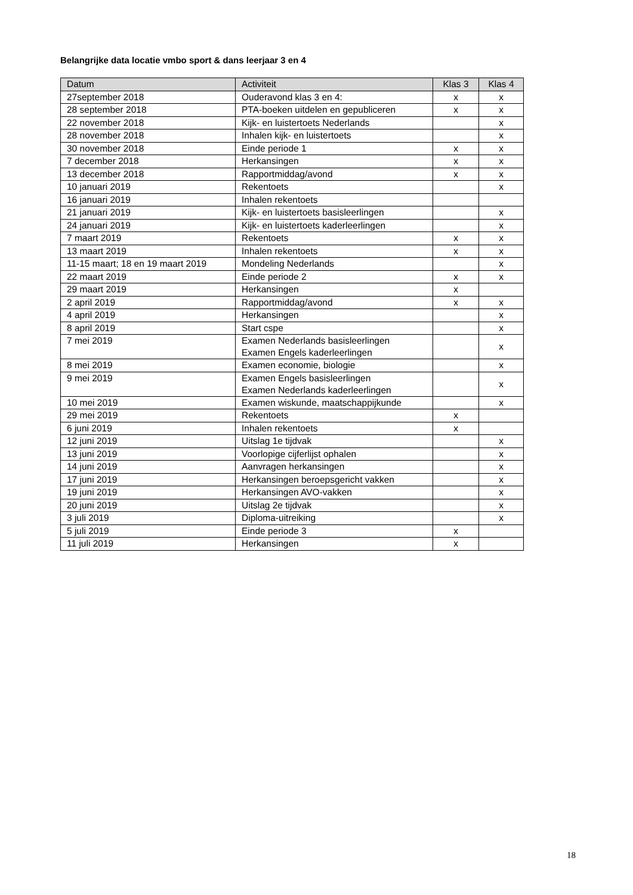Belangrijke data locatie vmbo sport & dans leerjaar 3 en 4
| Datum | Activiteit | Klas 3 | Klas 4 |
| --- | --- | --- | --- |
| 27september 2018 | Ouderavond klas 3 en 4: | x | x |
| 28 september 2018 | PTA-boeken uitdelen en gepubliceren | x | x |
| 22 november 2018 | Kijk- en luistertoets Nederlands | | x |
| 28 november 2018 | Inhalen kijk- en luistertoets | | x |
| 30 november 2018 | Einde periode 1 | x | x |
| 7 december 2018 | Herkansingen | x | x |
| 13 december 2018 | Rapportmiddag/avond | x | x |
| 10 januari 2019 | Rekentoets | | x |
| 16 januari 2019 | Inhalen rekentoets | | |
| 21 januari 2019 | Kijk- en luistertoets basisleerlingen | | x |
| 24 januari 2019 | Kijk- en luistertoets kaderleerlingen | | x |
| 7 maart 2019 | Rekentoets | x | x |
| 13 maart 2019 | Inhalen rekentoets | x | x |
| 11-15 maart; 18 en 19 maart 2019 | Mondeling Nederlands | | x |
| 22 maart 2019 | Einde periode 2 | x | x |
| 29 maart 2019 | Herkansingen | x | |
| 2 april 2019 | Rapportmiddag/avond | x | x |
| 4 april 2019 | Herkansingen | | x |
| 8 april 2019 | Start cspe | | x |
| 7 mei 2019 | Examen Nederlands basisleerlingen Examen Engels kaderleerlingen | | x |
| 8 mei 2019 | Examen economie, biologie | | x |
| 9 mei 2019 | Examen Engels basisleerlingen Examen Nederlands kaderleerlingen | | x |
| 10 mei 2019 | Examen wiskunde, maatschappijkunde | | x |
| 29 mei 2019 | Rekentoets | x | |
| 6 juni 2019 | Inhalen rekentoets | x | |
| 12 juni 2019 | Uitslag 1e tijdvak | | x |
| 13 juni 2019 | Voorlopige cijferlijst ophalen | | x |
| 14 juni 2019 | Aanvragen herkansingen | | x |
| 17 juni 2019 | Herkansingen beroepsgericht vakken | | x |
| 19 juni 2019 | Herkansingen AVO-vakken | | x |
| 20 juni 2019 | Uitslag 2e tijdvak | | x |
| 3 juli 2019 | Diploma-uitreiking | | x |
| 5 juli 2019 | Einde periode 3 | x | |
| 11 juli 2019 | Herkansingen | x | |
18